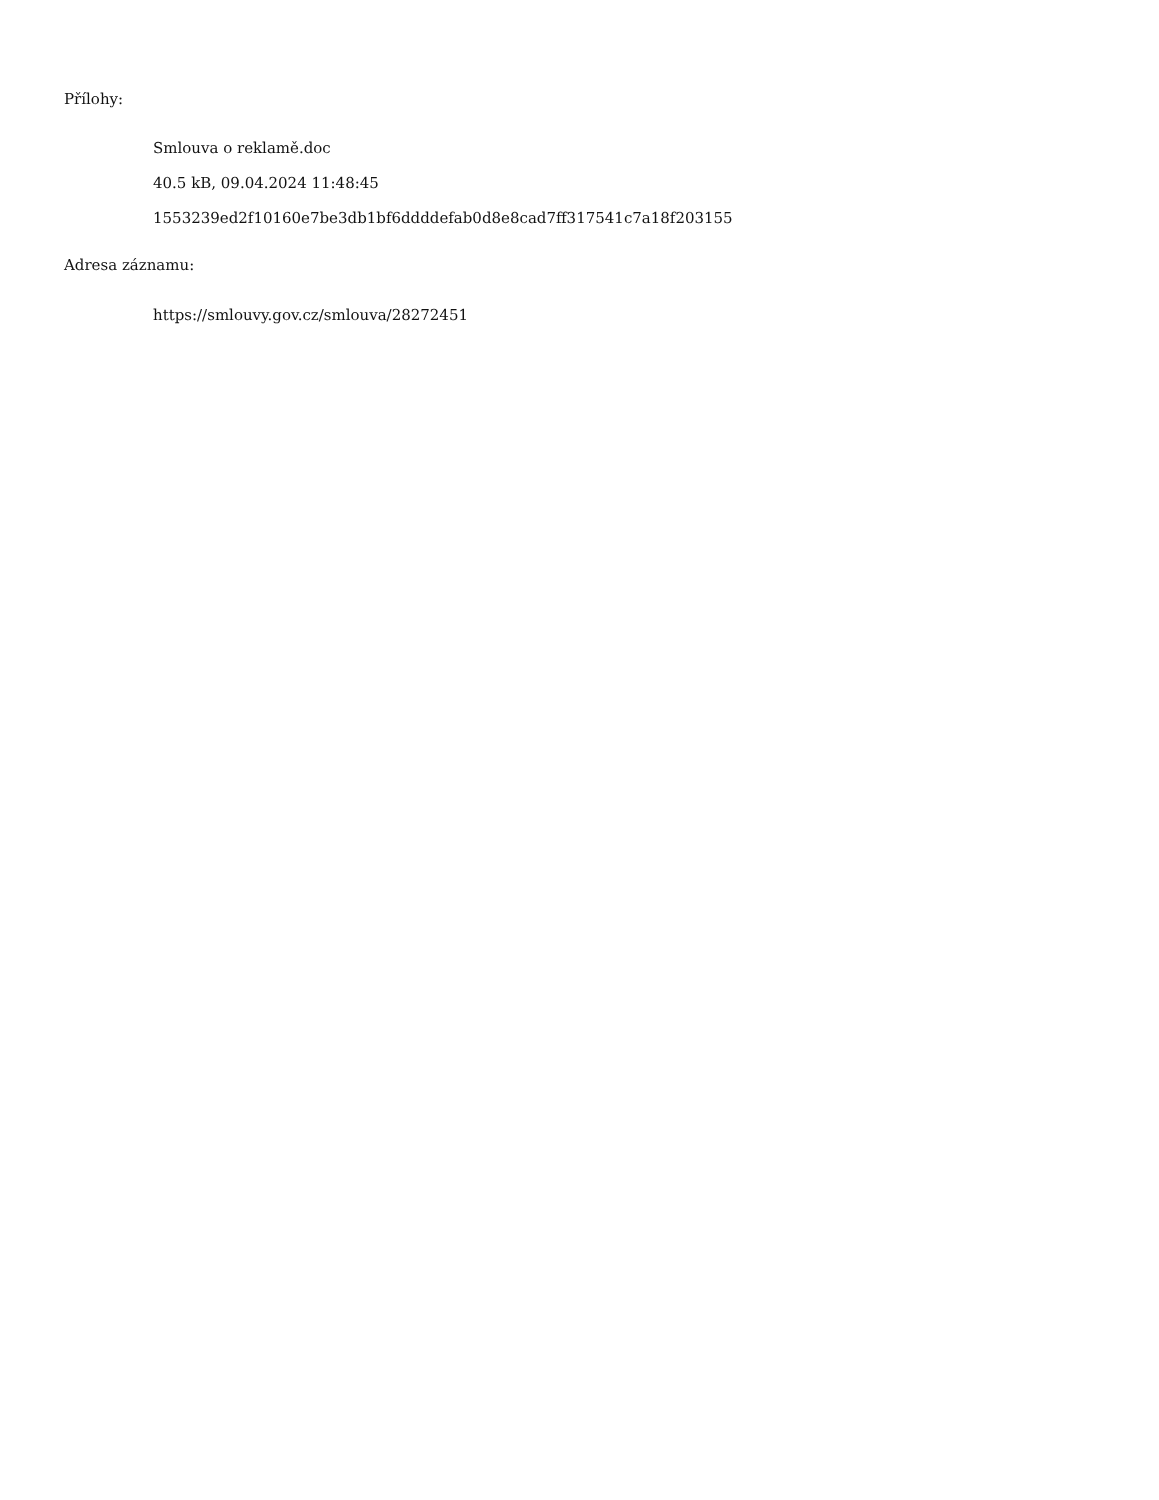Přílohy:
Smlouva o reklamě.doc
40.5 kB, 09.04.2024 11:48:45
1553239ed2f10160e7be3db1bf6ddddefab0d8e8cad7ff317541c7a18f203155
Adresa záznamu:
https://smlouvy.gov.cz/smlouva/28272451